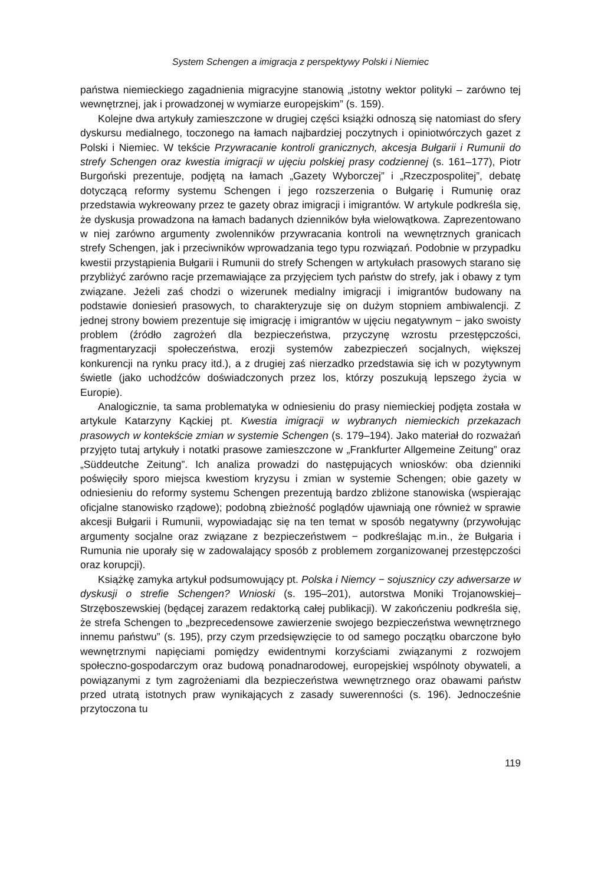System Schengen a imigracja z perspektywy Polski i Niemiec
państwa niemieckiego zagadnienia migracyjne stanowią „istotny wektor polityki – zarówno tej wewnętrznej, jak i prowadzonej w wymiarze europejskim” (s. 159).
Kolejne dwa artykuły zamieszczone w drugiej części książki odnoszą się natomiast do sfery dyskursu medialnego, toczonego na łamach najbardziej poczytnych i opiniotwórczych gazet z Polski i Niemiec. W tekście Przywracanie kontroli granicznych, akcesja Bułgarii i Rumunii do strefy Schengen oraz kwestia imigracji w ujęciu polskiej prasy codziennej (s. 161–177), Piotr Burgoński prezentuje, podjętą na łamach „Gazety Wyborczej” i „Rzeczpospolitej”, debatę dotyczącą reformy systemu Schengen i jego rozszerzenia o Bułgarię i Rumunię oraz przedstawia wykreowany przez te gazety obraz imigracji i imigrantów. W artykule podkreśla się, że dyskusja prowadzona na łamach badanych dzienników była wielowątkowa. Zaprezentowano w niej zarówno argumenty zwolenników przywracania kontroli na wewnętrznych granicach strefy Schengen, jak i przeciwników wprowadzania tego typu rozwiązań. Podobnie w przypadku kwestii przystąpienia Bułgarii i Rumunii do strefy Schengen w artykułach prasowych starano się przybliżyć zarówno racje przemawiające za przyjęciem tych państw do strefy, jak i obawy z tym związane. Jeżeli zaś chodzi o wizerunek medialny imigracji i imigrantów budowany na podstawie doniesień prasowych, to charakteryzuje się on dużym stopniem ambiwalencji. Z jednej strony bowiem prezentuje się imigrację i imigrantów w ujęciu negatywnym − jako swoisty problem (źródło zagrożeń dla bezpieczeństwa, przyczynę wzrostu przestępczości, fragmentaryzacji społeczeństwa, erozji systemów zabezpieczeń socjalnych, większej konkurencji na rynku pracy itd.), a z drugiej zaś nierzadko przedstawia się ich w pozytywnym świetle (jako uchodźców doświadczonych przez los, którzy poszukują lepszego życia w Europie).
Analogicznie, ta sama problematyka w odniesieniu do prasy niemieckiej podjęta została w artykule Katarzyny Kąckiej pt. Kwestia imigracji w wybranych niemieckich przekazach prasowych w kontekście zmian w systemie Schengen (s. 179–194). Jako materiał do rozważań przyjęto tutaj artykuły i notatki prasowe zamieszczone w „Frankfurter Allgemeine Zeitung” oraz „Süddeutche Zeitung”. Ich analiza prowadzi do następujących wniosków: oba dzienniki poświęciły sporo miejsca kwestiom kryzysu i zmian w systemie Schengen; obie gazety w odniesieniu do reformy systemu Schengen prezentują bardzo zbliżone stanowiska (wspierając oficjalne stanowisko rządowe); podobną zbieżność poglądów ujawniają one również w sprawie akcesji Bułgarii i Rumunii, wypowiadając się na ten temat w sposób negatywny (przywołując argumenty socjalne oraz związane z bezpieczeństwem − podkreślając m.in., że Bułgaria i Rumunia nie uporały się w zadowalający sposób z problemem zorganizowanej przestępczości oraz korupcji).
Książkę zamyka artykuł podsumowujący pt. Polska i Niemcy − sojusznicy czy adwersarze w dyskusji o strefie Schengen? Wnioski (s. 195–201), autorstwa Moniki Trojanowskiej–Strzęboszewskiej (będącej zarazem redaktorką całej publikacji). W zakończeniu podkreśla się, że strefa Schengen to „bezprecedensowe zawierzenie swojego bezpieczeństwa wewnętrznego innemu państwu” (s. 195), przy czym przedsięwzięcie to od samego początku obarczone było wewnętrznymi napięciami pomiędzy ewidentnymi korzyściami związanymi z rozwojem społeczno-gospodarczym oraz budową ponadnarodowej, europejskiej wspólnoty obywateli, a powiązanymi z tym zagrożeniami dla bezpieczeństwa wewnętrznego oraz obawami państw przed utratą istotnych praw wynikających z zasady suwerenności (s. 196). Jednocześnie przytoczona tu
119